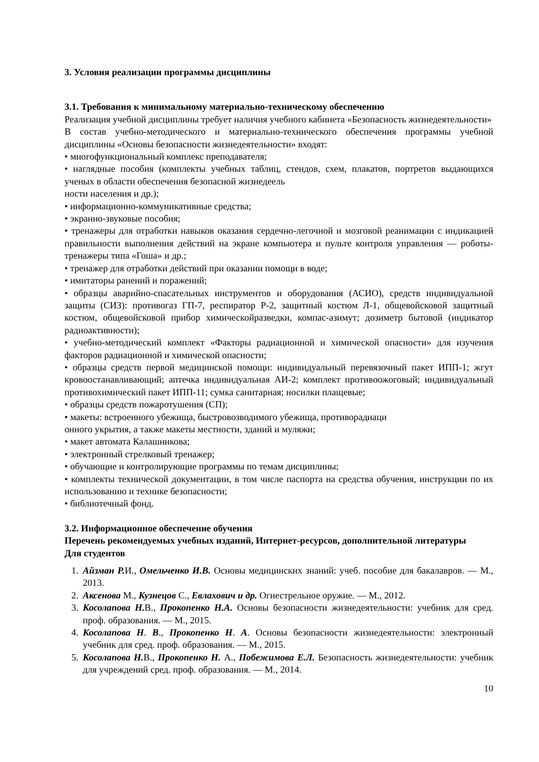3. Условия реализации программы дисциплины
3.1. Требования к минимальному материально-техническому обеспечению
Реализация учебной дисциплины требует наличия учебного кабинета «Безопасность жизнедеятельности»
В состав учебно-методического и материально-технического обеспечения программы учебной дисциплины «Основы безопасности жизнедеятельности» входят:
• многофункциональный комплекс преподавателя;
• наглядные пособия (комплекты учебных таблиц, стендов, схем, плакатов, портретов выдающихся ученых в области обеспечения безопасной жизнедеель
ности населения и др.);
• информационно-коммуникативные средства;
• экранно-звуковые пособия;
• тренажеры для отработки навыков оказания сердечно-легочной и мозговой реанимации с индикацией правильности выполнения действий на экране компьютера и пульте контроля управления — роботы-тренажеры типа «Гоша» и др.;
• тренажер для отработки действий при оказании помощи в воде;
• имитаторы ранений и поражений;
• образцы аварийно-спасательных инструментов и оборудования (АСИО), средств индивидуальной защиты (СИЗ): противогаз ГП-7, респиратор Р-2, защитный костюм Л-1, общевойсковой защитный костюм, общевойсковой прибор химическойразведки, компас-азимут; дозиметр бытовой (индикатор радиоактивности);
• учебно-методический комплект «Факторы радиационной и химической опасности» для изучения факторов радиационной и химической опасности;
• образцы средств первой медицинской помощи: индивидуальный перевязочный пакет ИПП-1; жгут кровоостанавливающий; аптечка индивидуальная АИ-2; комплект противоожоговый; индивидуальный противохимический пакет ИПП-11; сумка санитарная; носилки плащевые;
• образцы средств пожаротушения (СП);
• макеты: встроенного убежища, быстровозводимого убежища, противорадиаци
онного укрытия, а также макеты местности, зданий и муляжи;
• макет автомата Калашникова;
• электронный стрелковый тренажер;
• обучающие и контролирующие программы по темам дисциплины;
• комплекты технической документации, в том числе паспорта на средства обучения, инструкции по их использованию и технике безопасности;
• библиотечный фонд.
3.2. Информационное обеспечение обучения
Перечень рекомендуемых учебных изданий, Интернет-ресурсов, дополнительной литературы
Для студентов
1. Айзман Р. И., Омельченко И.В. Основы медицинских знаний: учеб. пособие для бакалавров. — М., 2013.
2. Аксенова М., Кузнецов С., Евлахович и др. Огнестрельное оружие. — М., 2012.
3. Косолапова Н. В., Прокопенко Н.А. Основы безопасности жизнедеятельности: учебник для сред. проф. образования. — М., 2015.
4. Косолапова Н. В., Прокопенко Н. А. Основы безопасности жизнедеятельности: электронный учебник для сред. проф. образования. — М., 2015.
5. Косолапова Н. В., Прокопенко Н. А., Побежимова Е.Л. Безопасность жизнедеятельности: учебник для учреждений сред. проф. образования. — М., 2014.
10